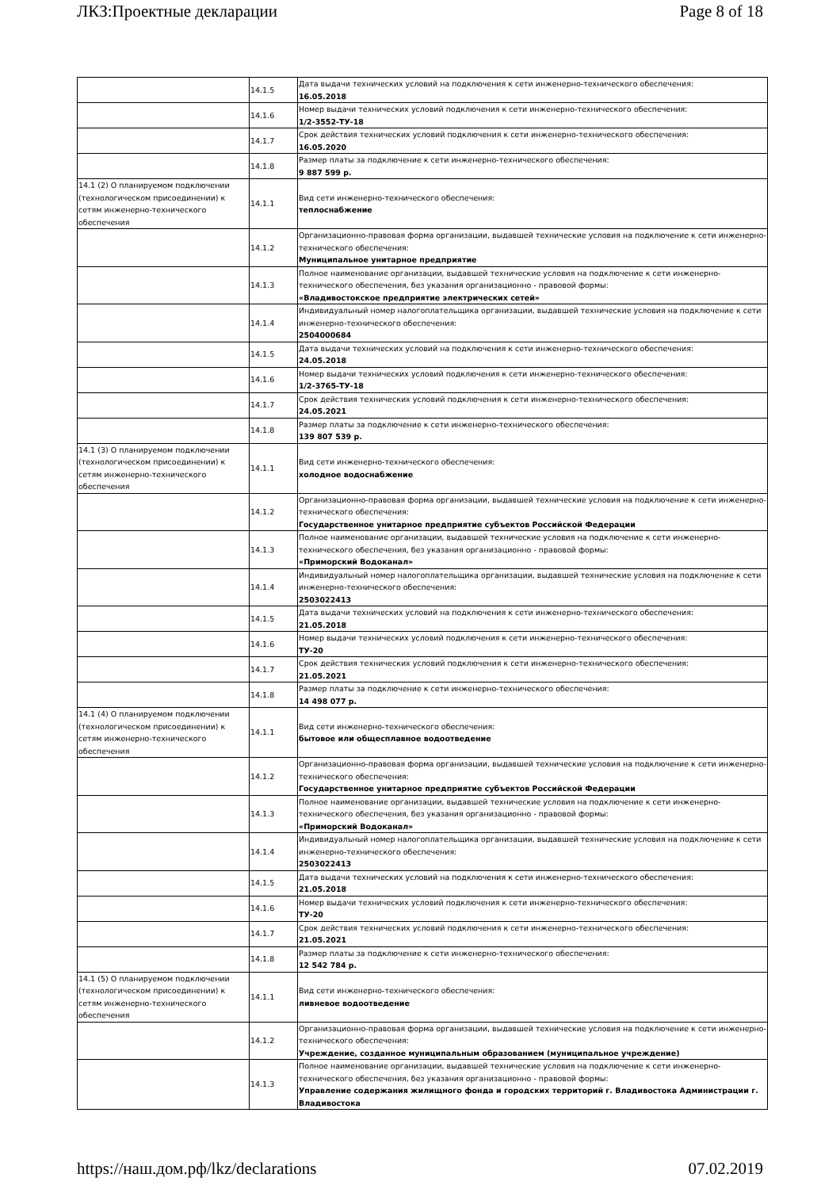ЛКЗ:Проектные декларации Page 8 of 18
| | 14.1.5 | Дата выдачи технических условий на подключения к сети инженерно-технического обеспечения: 16.05.2018 |
| | 14.1.6 | Номер выдачи технических условий подключения к сети инженерно-технического обеспечения: 1/2-3552-ТУ-18 |
| | 14.1.7 | Срок действия технических условий подключения к сети инженерно-технического обеспечения: 16.05.2020 |
| | 14.1.8 | Размер платы за подключение к сети инженерно-технического обеспечения: 9 887 599 р. |
| 14.1 (2) О планируемом подключении (технологическом присоединении) к сетям инженерно-технического обеспечения | 14.1.1 | Вид сети инженерно-технического обеспечения: теплоснабжение |
| | 14.1.2 | Организационно-правовая форма организации, выдавшей технические условия на подключение к сети инженерно-технического обеспечения: Муниципальное унитарное предприятие |
| | 14.1.3 | Полное наименование организации, выдавшей технические условия на подключение к сети инженерно-технического обеспечения, без указания организационно - правовой формы: «Владивостокское предприятие электрических сетей» |
| | 14.1.4 | Индивидуальный номер налогоплательщика организации, выдавшей технические условия на подключение к сети инженерно-технического обеспечения: 2504000684 |
| | 14.1.5 | Дата выдачи технических условий на подключения к сети инженерно-технического обеспечения: 24.05.2018 |
| | 14.1.6 | Номер выдачи технических условий подключения к сети инженерно-технического обеспечения: 1/2-3765-ТУ-18 |
| | 14.1.7 | Срок действия технических условий подключения к сети инженерно-технического обеспечения: 24.05.2021 |
| | 14.1.8 | Размер платы за подключение к сети инженерно-технического обеспечения: 139 807 539 р. |
| 14.1 (3) О планируемом подключении (технологическом присоединении) к сетям инженерно-технического обеспечения | 14.1.1 | Вид сети инженерно-технического обеспечения: холодное водоснабжение |
| | 14.1.2 | Организационно-правовая форма организации, выдавшей технические условия на подключение к сети инженерно-технического обеспечения: Государственное унитарное предприятие субъектов Российской Федерации |
| | 14.1.3 | Полное наименование организации, выдавшей технические условия на подключение к сети инженерно-технического обеспечения, без указания организационно - правовой формы: «Приморский Водоканал» |
| | 14.1.4 | Индивидуальный номер налогоплательщика организации, выдавшей технические условия на подключение к сети инженерно-технического обеспечения: 2503022413 |
| | 14.1.5 | Дата выдачи технических условий на подключения к сети инженерно-технического обеспечения: 21.05.2018 |
| | 14.1.6 | Номер выдачи технических условий подключения к сети инженерно-технического обеспечения: ТУ-20 |
| | 14.1.7 | Срок действия технических условий подключения к сети инженерно-технического обеспечения: 21.05.2021 |
| | 14.1.8 | Размер платы за подключение к сети инженерно-технического обеспечения: 14 498 077 р. |
| 14.1 (4) О планируемом подключении (технологическом присоединении) к сетям инженерно-технического обеспечения | 14.1.1 | Вид сети инженерно-технического обеспечения: бытовое или общесплавное водоотведение |
| | 14.1.2 | Организационно-правовая форма организации, выдавшей технические условия на подключение к сети инженерно-технического обеспечения: Государственное унитарное предприятие субъектов Российской Федерации |
| | 14.1.3 | Полное наименование организации, выдавшей технические условия на подключение к сети инженерно-технического обеспечения, без указания организационно - правовой формы: «Приморский Водоканал» |
| | 14.1.4 | Индивидуальный номер налогоплательщика организации, выдавшей технические условия на подключение к сети инженерно-технического обеспечения: 2503022413 |
| | 14.1.5 | Дата выдачи технических условий на подключения к сети инженерно-технического обеспечения: 21.05.2018 |
| | 14.1.6 | Номер выдачи технических условий подключения к сети инженерно-технического обеспечения: ТУ-20 |
| | 14.1.7 | Срок действия технических условий подключения к сети инженерно-технического обеспечения: 21.05.2021 |
| | 14.1.8 | Размер платы за подключение к сети инженерно-технического обеспечения: 12 542 784 р. |
| 14.1 (5) О планируемом подключении (технологическом присоединении) к сетям инженерно-технического обеспечения | 14.1.1 | Вид сети инженерно-технического обеспечения: ливневое водоотведение |
| | 14.1.2 | Организационно-правовая форма организации, выдавшей технические условия на подключение к сети инженерно-технического обеспечения: Учреждение, созданное муниципальным образованием (муниципальное учреждение) |
| | 14.1.3 | Полное наименование организации, выдавшей технические условия на подключение к сети инженерно-технического обеспечения, без указания организационно - правовой формы: Управление содержания жилищного фонда и городских территорий г. Владивостока Администрации г. Владивостока |
https://наш.дом.рф/lkz/declarations 07.02.2019